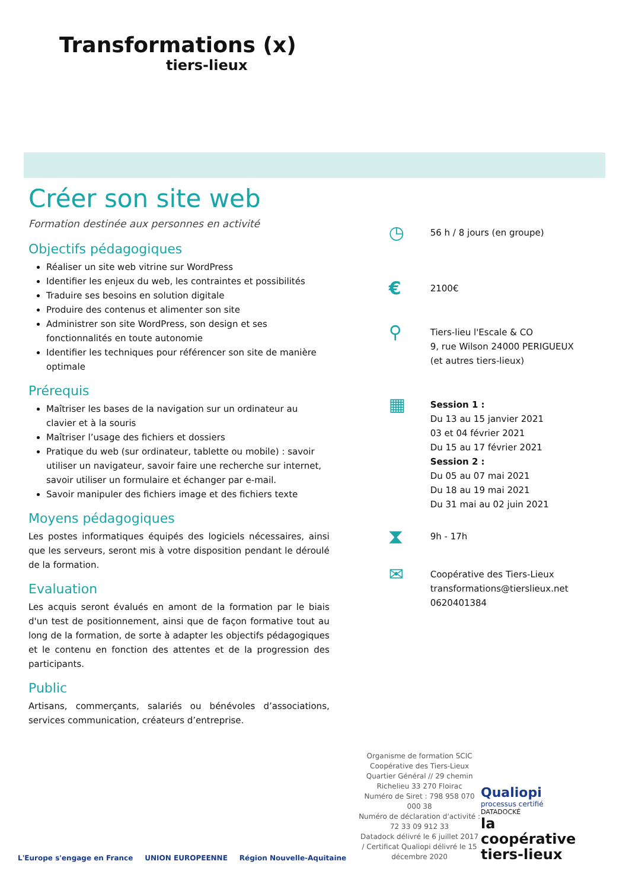Transformations (x)
tiers-lieux
Créer son site web
Formation destinée aux personnes en activité
Objectifs pédagogiques
Réaliser un site web vitrine sur WordPress
Identifier les enjeux du web, les contraintes et possibilités
Traduire ses besoins en solution digitale
Produire des contenus et alimenter son site
Administrer son site WordPress, son design et ses fonctionnalités en toute autonomie
Identifier les techniques pour référencer son site de manière optimale
Prérequis
Maîtriser les bases de la navigation sur un ordinateur au clavier et à la souris
Maîtriser l’usage des fichiers et dossiers
Pratique du web (sur ordinateur, tablette ou mobile) : savoir utiliser un navigateur, savoir faire une recherche sur internet, savoir utiliser un formulaire et échanger par e-mail.
Savoir manipuler des fichiers image et des fichiers texte
Moyens pédagogiques
Les postes informatiques équipés des logiciels nécessaires, ainsi que les serveurs, seront mis à votre disposition pendant le déroulé de la formation.
Evaluation
Les acquis seront évalués en amont de la formation par le biais d'un test de positionnement, ainsi que de façon formative tout au long de la formation, de sorte à adapter les objectifs pédagogiques et le contenu en fonction des attentes et de la progression des participants.
Public
Artisans, commerçants, salariés ou bénévoles d’associations, services communication, créateurs d’entreprise.
◷
56 h / 8 jours (en groupe)
€
2100€
⚲
Tiers-lieu l'Escale & CO
9, rue Wilson 24000 PERIGUEUX
(et autres tiers-lieux)
▦
Session 1 :
Du 13 au 15 janvier 2021
03 et 04 février 2021
Du 15 au 17 février 2021
Session 2 :
Du 05 au 07 mai 2021
Du 18 au 19 mai 2021
Du 31 mai au 02 juin 2021
⧗
9h - 17h
✉
Coopérative des Tiers-Lieux
transformations@tierslieux.net
0620401384
L'Europe s'engage en France UNION EUROPEENNE Région Nouvelle-Aquitaine
Organisme de formation SCIC Coopérative des Tiers-Lieux
Quartier Général // 29 chemin Richelieu 33 270 Floirac
Numéro de Siret : 798 958 070 000 38
Numéro de déclaration d'activité : 72 33 09 912 33
Datadock délivré le 6 juillet 2017 / Certificat Qualiopi délivré le 15 décembre 2020
Qualiopi
processus certifié
DATADOCKÉ
la
coopérative
tiers-lieux